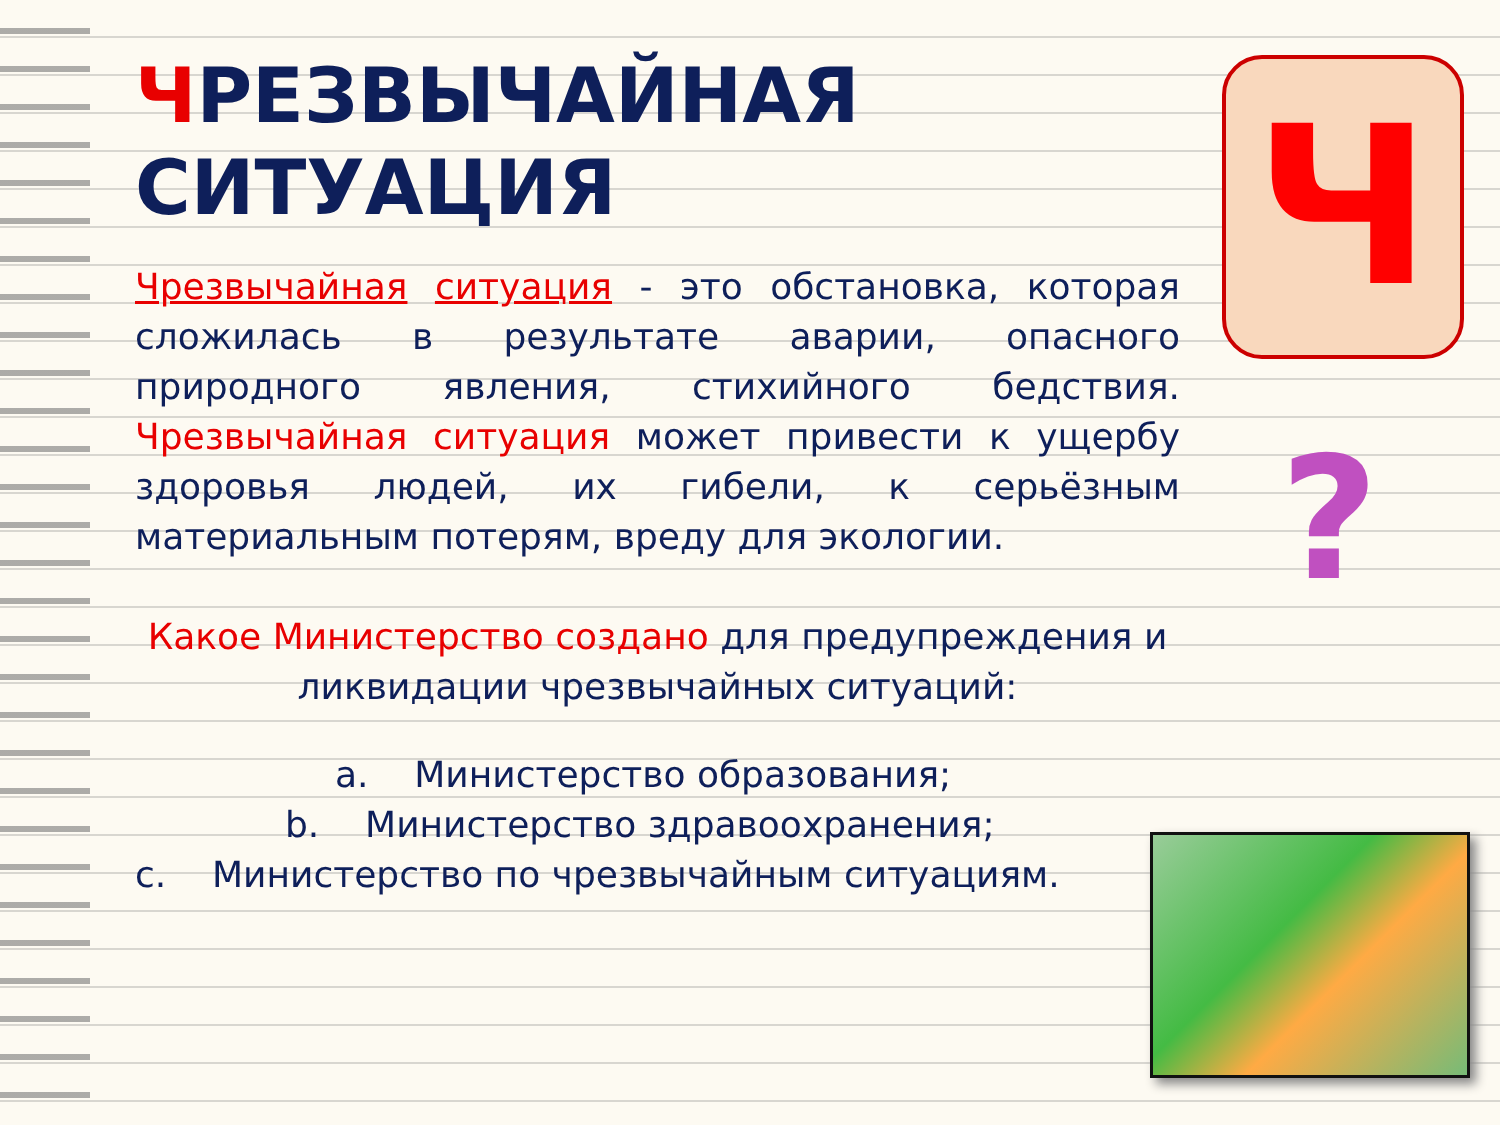ЧРЕЗВЫЧАЙНАЯ
СИТУАЦИЯ
Чрезвычайная ситуация - это обстановка, которая сложилась в результате аварии, опасного природного явления, стихийного бедствия. Чрезвычайная ситуация может привести к ущербу здоровья людей, их гибели, к серьёзным материальным потерям, вреду для экологии.
Какое Министерство создано для предупреждения и ликвидации чрезвычайных ситуаций:
a. Министерство образования;
b. Министерство здравоохранения;
c. Министерство по чрезвычайным ситуациям.
Ч
?